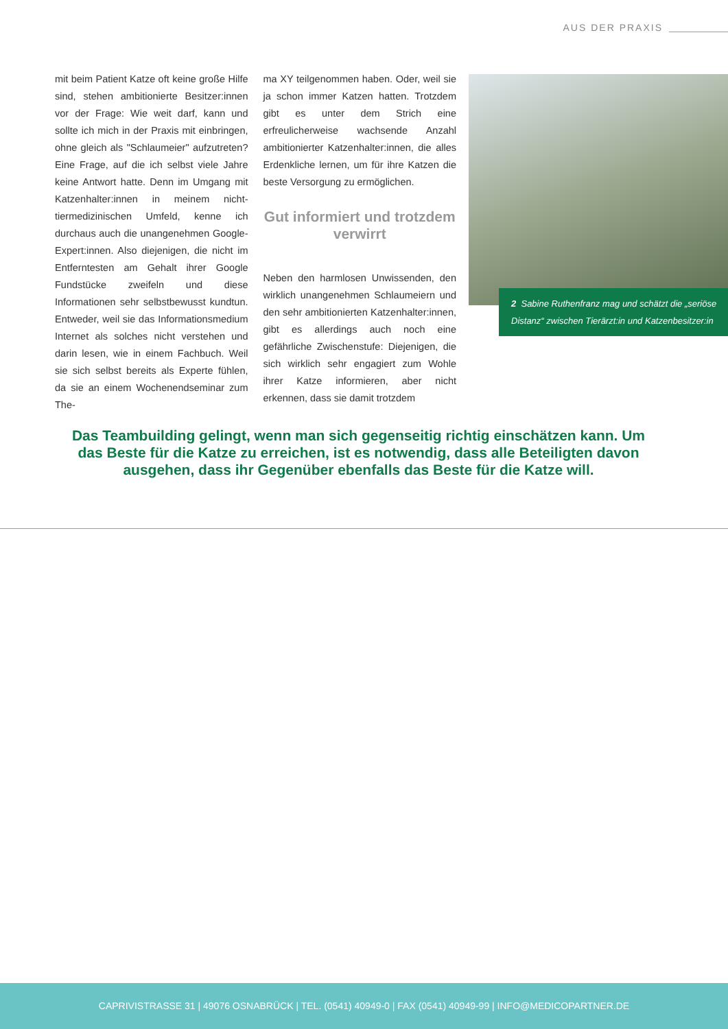AUS DER PRAXIS
mit beim Patient Katze oft keine große Hilfe sind, stehen ambitionierte Besitzer:innen vor der Frage: Wie weit darf, kann und sollte ich mich in der Praxis mit einbringen, ohne gleich als "Schlaumeier" aufzutreten? Eine Frage, auf die ich selbst viele Jahre keine Antwort hatte. Denn im Umgang mit Katzenhalter:innen in meinem nicht-tiermedizinischen Umfeld, kenne ich durchaus auch die unangenehmen Google-Expert:innen. Also diejenigen, die nicht im Entferntesten am Gehalt ihrer Google Fundstücke zweifeln und diese Informationen sehr selbstbewusst kundtun. Entweder, weil sie das Informationsmedium Internet als solches nicht verstehen und darin lesen, wie in einem Fachbuch. Weil sie sich selbst bereits als Experte fühlen, da sie an einem Wochenendseminar zum The-
ma XY teilgenommen haben. Oder, weil sie ja schon immer Katzen hatten. Trotzdem gibt es unter dem Strich eine erfreulicherweise wachsende Anzahl ambitionierter Katzenhalter:innen, die alles Erdenkliche lernen, um für ihre Katzen die beste Versorgung zu ermöglichen.
Gut informiert und trotzdem verwirrt
Neben den harmlosen Unwissenden, den wirklich unangenehmen Schlaumeiern und den sehr ambitionierten Katzenhalter:innen, gibt es allerdings auch noch eine gefährliche Zwischenstufe: Diejenigen, die sich wirklich sehr engagiert zum Wohle ihrer Katze informieren, aber nicht erkennen, dass sie damit trotzdem
2 Sabine Ruthenfranz mag und schätzt die „seriöse Distanz“ zwischen Tierärzt:in und Katzenbesitzer:in
Das Teambuilding gelingt, wenn man sich gegenseitig richtig einschätzen kann. Um das Beste für die Katze zu erreichen, ist es notwendig, dass alle Beteiligten davon ausgehen, dass ihr Gegenüber ebenfalls das Beste für die Katze will.
CAPRIVISTRASSE 31 | 49076 OSNABRÜCK | TEL. (0541) 40949-0 | FAX (0541) 40949-99 | INFO@MEDICOPARTNER.DE